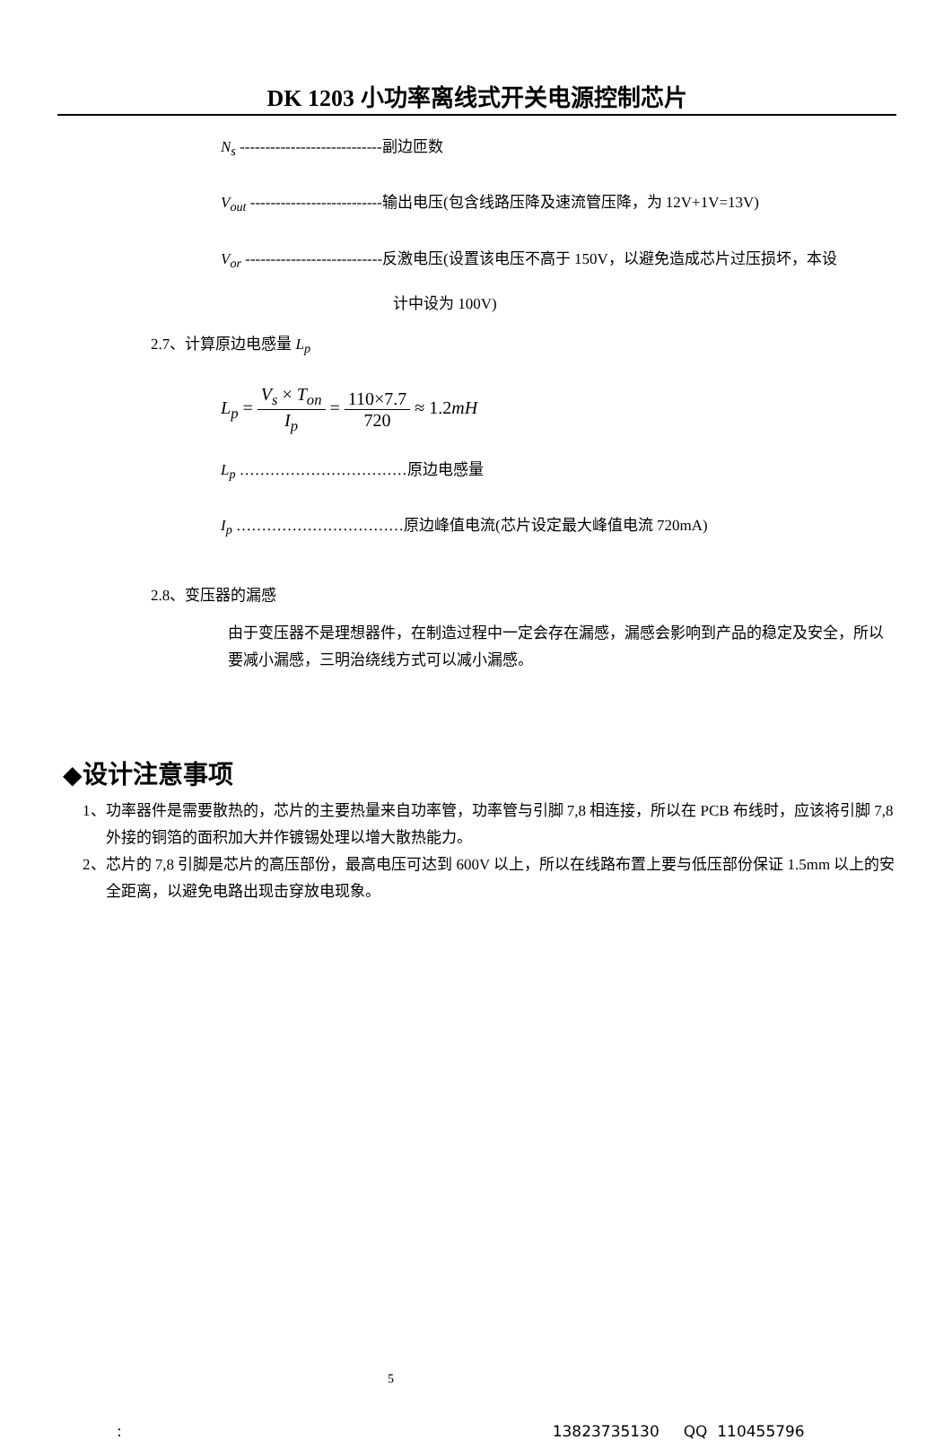DK 1203 小功率离线式开关电源控制芯片
N<sub>s</sub> ----------------------------副边匝数
V<sub>out</sub> --------------------------输出电压(包含线路压降及速流管压降，为 12V+1V=13V)
V<sub>or</sub> ---------------------------反激电压(设置该电压不高于 150V，以避免造成芯片过压损坏，本设
计中设为 100V)
2.7、计算原边电感量 L<sub>p</sub>
L<sub>p</sub> = V<sub>s</sub> × T<sub>on</sub> I<sub>p</sub> = 110×7.7 720 ≈ 1.2mH
L<sub>p</sub> ……………………………原边电感量
I<sub>p</sub> ……………………………原边峰值电流(芯片设定最大峰值电流 720mA)
2.8、变压器的漏感
由于变压器不是理想器件，在制造过程中一定会存在漏感，漏感会影响到产品的稳定及安全，所以要减小漏感，三明治绕线方式可以减小漏感。
◆设计注意事项
1、功率器件是需要散热的，芯片的主要热量来自功率管，功率管与引脚 7,8 相连接，所以在 PCB 布线时，应该将引脚 7,8 外接的铜箔的面积加大并作镀锡处理以增大散热能力。
2、芯片的 7,8 引脚是芯片的高压部份，最高电压可达到 600V 以上，所以在线路布置上要与低压部份保证 1.5mm 以上的安全距离，以避免电路出现击穿放电现象。
5
: 13823735130 QQ 110455796